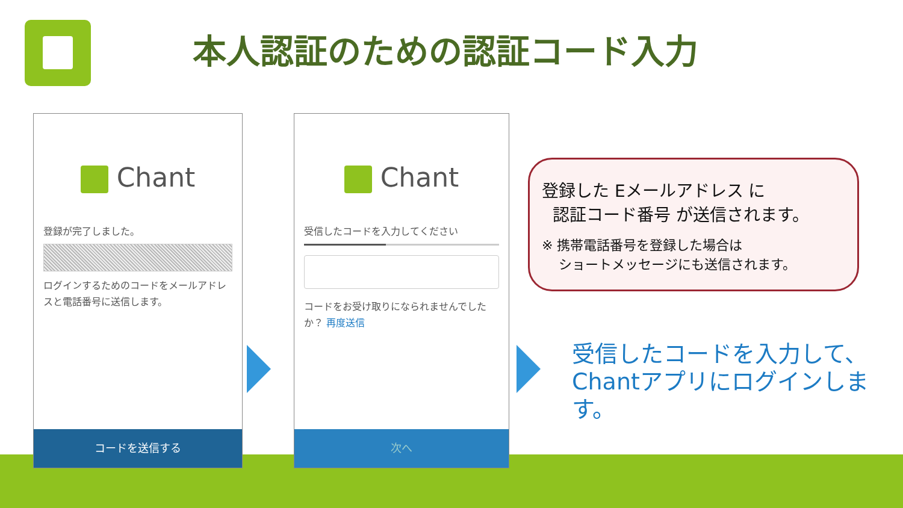本人認証のための認証コード入力
Chant
登録が完了しました。
ログインするためのコードをメールアドレスと電話番号に送信します。
コードを送信する
Chant
受信したコードを入力してください
コードをお受け取りになられませんでしたか？ 再度送信
次へ
登録した Eメールアドレス に
認証コード番号 が送信されます。
※ 携帯電話番号を登録した場合は
ショートメッセージにも送信されます。
受信したコードを入力して、
Chantアプリにログインします。